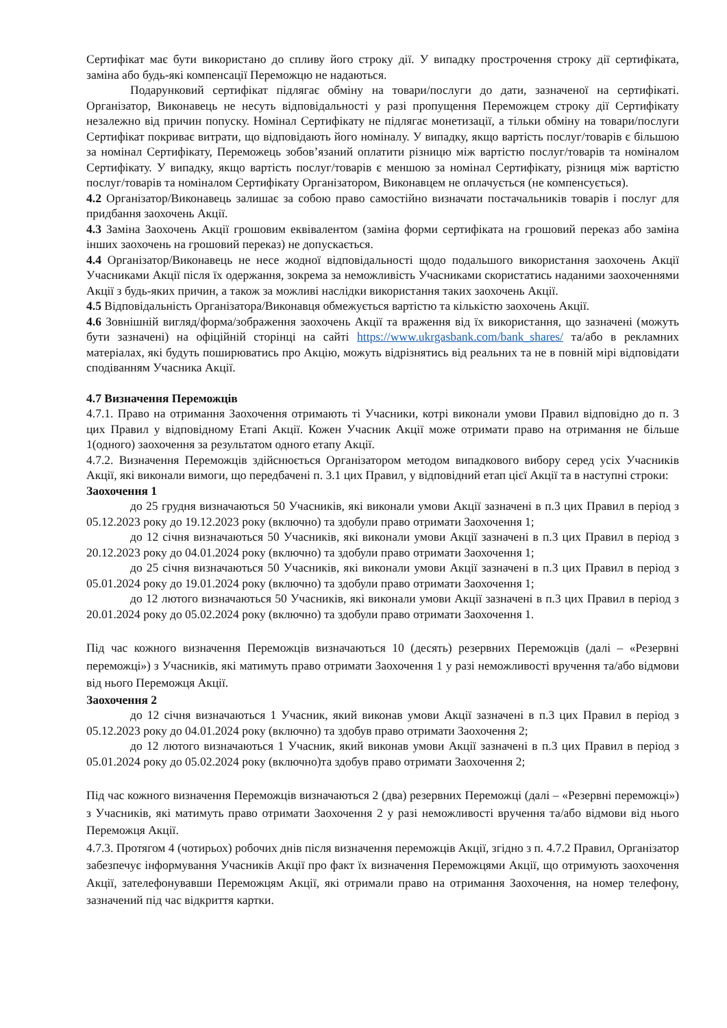Сертифікат має бути використано до спливу його строку дії. У випадку прострочення строку дії сертифіката, заміна або будь-які компенсації Переможцю не надаються.
Подарунковий сертифікат підлягає обміну на товари/послуги до дати, зазначеної на сертифікаті. Організатор, Виконавець не несуть відповідальності у разі пропущення Переможцем строку дії Сертифікату незалежно від причин попуску. Номінал Сертифікату не підлягає монетизації, а тільки обміну на товари/послуги Сертифікат покриває витрати, що відповідають його номіналу. У випадку, якщо вартість послуг/товарів є більшою за номінал Сертифікату, Переможець зобов’язаний оплатити різницю між вартістю послуг/товарів та номіналом Сертифікату. У випадку, якщо вартість послуг/товарів є меншою за номінал Сертифікату, різниця між вартістю послуг/товарів та номіналом Сертифікату Організатором, Виконавцем не оплачується (не компенсується).
4.2 Організатор/Виконавець залишає за собою право самостійно визначати постачальників товарів і послуг для придбання заохочень Акції.
4.3 Заміна Заохочень Акції грошовим еквівалентом (заміна форми сертифіката на грошовий переказ або заміна інших заохочень на грошовий переказ) не допускається.
4.4 Організатор/Виконавець не несе жодної відповідальності щодо подальшого використання заохочень Акції Учасниками Акції після їх одержання, зокрема за неможливість Учасниками скористатись наданими заохоченнями Акції з будь-яких причин, а також за можливі наслідки використання таких заохочень Акції.
4.5 Відповідальність Організатора/Виконавця обмежується вартістю та кількістю заохочень Акції.
4.6 Зовнішній вигляд/форма/зображення заохочень Акції та враження від їх використання, що зазначені (можуть бути зазначені) на офіційній сторінці на сайті https://www.ukrgasbank.com/bank_shares/ та/або в рекламних матеріалах, які будуть поширюватись про Акцію, можуть відрізнятись від реальних та не в повній мірі відповідати сподіванням Учасника Акції.
4.7 Визначення Переможців
4.7.1. Право на отримання Заохочення отримають ті Учасники, котрі виконали умови Правил відповідно до п. 3 цих Правил у відповідному Етапі Акції. Кожен Учасник Акції може отримати право на отримання не більше 1(одного) заохочення за результатом одного етапу Акції.
4.7.2. Визначення Переможців здійснюється Організатором методом випадкового вибору серед усіх Учасників Акції, які виконали вимоги, що передбачені п. 3.1 цих Правил, у відповідний етап цієї Акції та в наступні строки:
Заохочення 1
до 25 грудня визначаються 50 Учасників, які виконали умови Акції зазначені в п.3 цих Правил в період з 05.12.2023 року до 19.12.2023 року (включно) та здобули право отримати Заохочення 1;
до 12 січня визначаються 50 Учасників, які виконали умови Акції зазначені в п.3 цих Правил в період з 20.12.2023 року до 04.01.2024 року (включно) та здобули право отримати Заохочення 1;
до 25 січня визначаються 50 Учасників, які виконали умови Акції зазначені в п.3 цих Правил в період з 05.01.2024 року до 19.01.2024 року (включно) та здобули право отримати Заохочення 1;
до 12 лютого визначаються 50 Учасників, які виконали умови Акції зазначені в п.3 цих Правил в період з 20.01.2024 року до 05.02.2024 року (включно) та здобули право отримати Заохочення 1.
Під час кожного визначення Переможців визначаються 10 (десять) резервних Переможців (далі – «Резервні переможці») з Учасників, які матимуть право отримати Заохочення 1 у разі неможливості вручення та/або відмови від нього Переможця Акції.
Заохочення 2
до 12 січня визначаються 1 Учасник, який виконав умови Акції зазначені в п.3 цих Правил в період з 05.12.2023 року до 04.01.2024 року (включно) та здобув право отримати Заохочення 2;
до 12 лютого визначаються 1 Учасник, який виконав умови Акції зазначені в п.3 цих Правил в період з 05.01.2024 року до 05.02.2024 року (включно)та здобув право отримати Заохочення 2;
Під час кожного визначення Переможців визначаються 2 (два) резервних Переможці (далі – «Резервні переможці») з Учасників, які матимуть право отримати Заохочення 2 у разі неможливості вручення та/або відмови від нього Переможця Акції.
4.7.3. Протягом 4 (чотирьох) робочих днів після визначення переможців Акції, згідно з п. 4.7.2 Правил, Організатор забезпечує інформування Учасників Акції про факт їх визначення Переможцями Акції, що отримують заохочення Акції, зателефонувавши Переможцям Акції, які отримали право на отримання Заохочення, на номер телефону, зазначений під час відкриття картки.